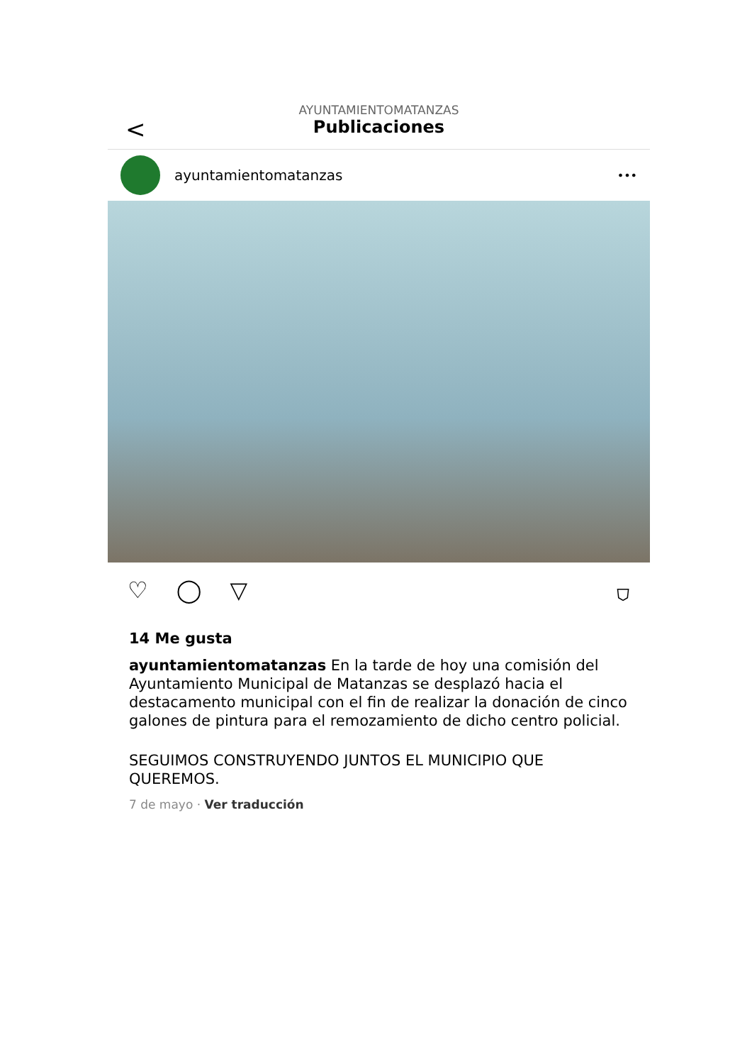<
AYUNTAMIENTOMATANZAS
Publicaciones
ayuntamientomatanzas
•••
♡ ◯ ▽ ⛉
14 Me gusta
ayuntamientomatanzas En la tarde de hoy una comisión del Ayuntamiento Municipal de Matanzas se desplazó hacia el destacamento municipal con el fin de realizar la donación de cinco galones de pintura para el remozamiento de dicho centro policial.
SEGUIMOS CONSTRUYENDO JUNTOS EL MUNICIPIO QUE QUEREMOS.
7 de mayo · Ver traducción